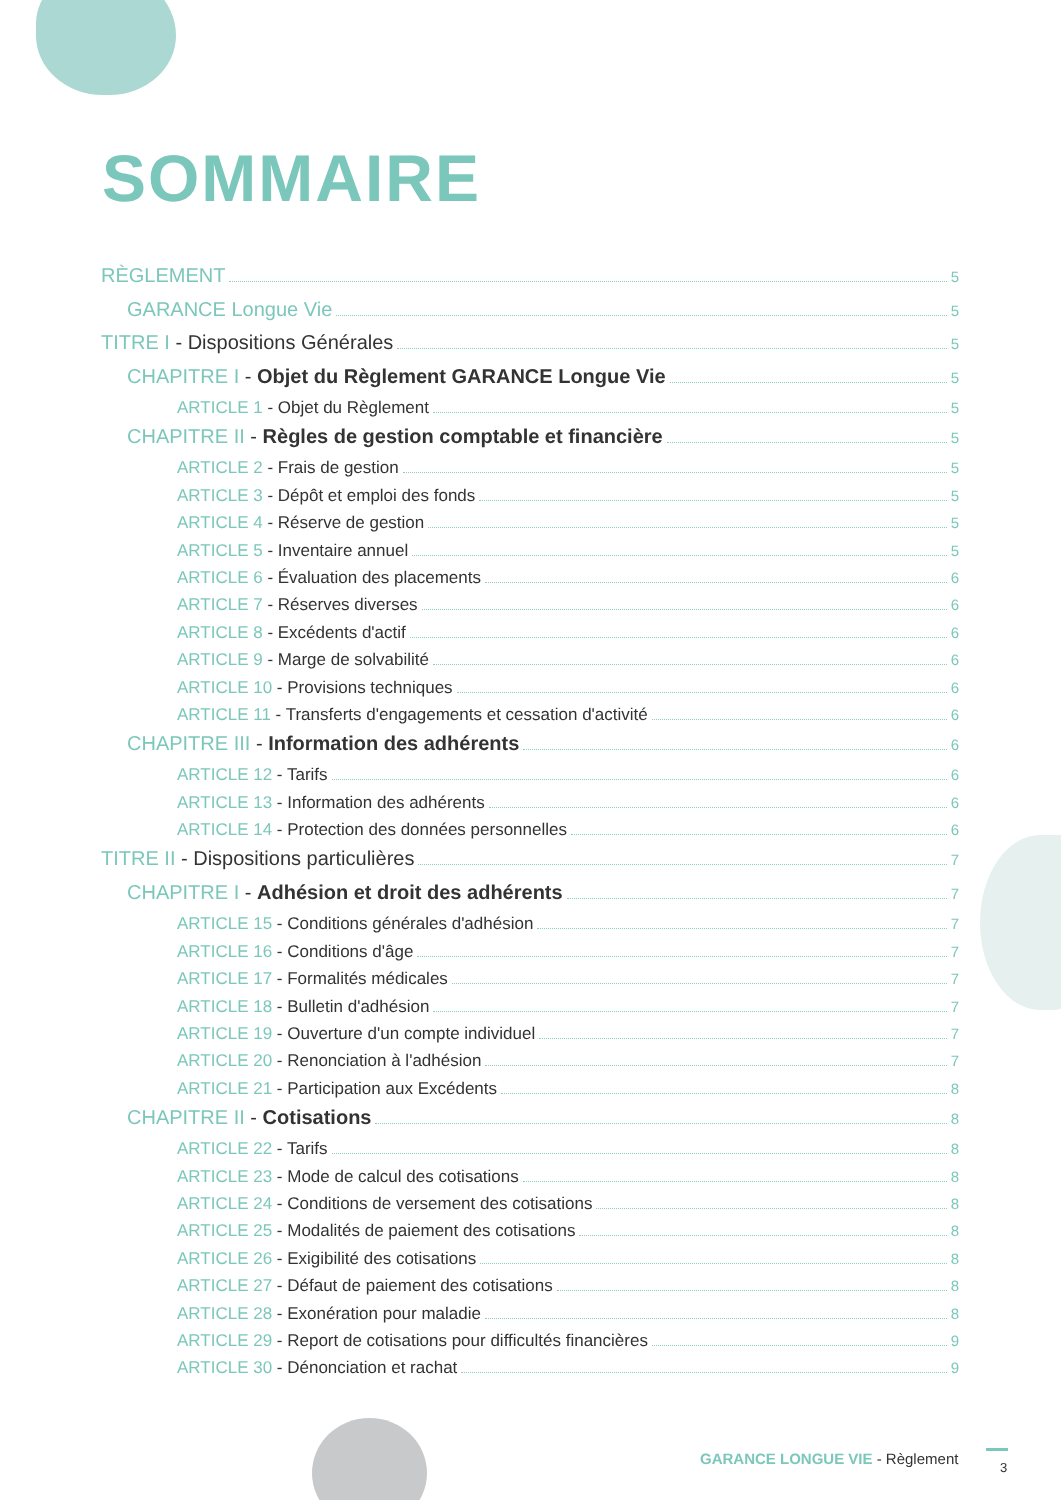SOMMAIRE
RÈGLEMENT 5
GARANCE Longue Vie 5
TITRE I - Dispositions Générales 5
CHAPITRE I - Objet du Règlement GARANCE Longue Vie 5
ARTICLE 1 - Objet du Règlement 5
CHAPITRE II - Règles de gestion comptable et financière 5
ARTICLE 2 - Frais de gestion 5
ARTICLE 3 - Dépôt et emploi des fonds 5
ARTICLE 4 - Réserve de gestion 5
ARTICLE 5 - Inventaire annuel 5
ARTICLE 6 - Évaluation des placements 6
ARTICLE 7 - Réserves diverses 6
ARTICLE 8 - Excédents d'actif 6
ARTICLE 9 - Marge de solvabilité 6
ARTICLE 10 - Provisions techniques 6
ARTICLE 11 - Transferts d'engagements et cessation d'activité 6
CHAPITRE III - Information des adhérents 6
ARTICLE 12 - Tarifs 6
ARTICLE 13 - Information des adhérents 6
ARTICLE 14 - Protection des données personnelles 6
TITRE II - Dispositions particulières 7
CHAPITRE I - Adhésion et droit des adhérents 7
ARTICLE 15 - Conditions générales d'adhésion 7
ARTICLE 16 - Conditions d'âge 7
ARTICLE 17 - Formalités médicales 7
ARTICLE 18 - Bulletin d'adhésion 7
ARTICLE 19 - Ouverture d'un compte individuel 7
ARTICLE 20 - Renonciation à l'adhésion 7
ARTICLE 21 - Participation aux Excédents 8
CHAPITRE II - Cotisations 8
ARTICLE 22 - Tarifs 8
ARTICLE 23 - Mode de calcul des cotisations 8
ARTICLE 24 - Conditions de versement des cotisations 8
ARTICLE 25 - Modalités de paiement des cotisations 8
ARTICLE 26 - Exigibilité des cotisations 8
ARTICLE 27 - Défaut de paiement des cotisations 8
ARTICLE 28 - Exonération pour maladie 8
ARTICLE 29 - Report de cotisations pour difficultés financières 9
ARTICLE 30 - Dénonciation et rachat 9
GARANCE LONGUE VIE - Règlement 3